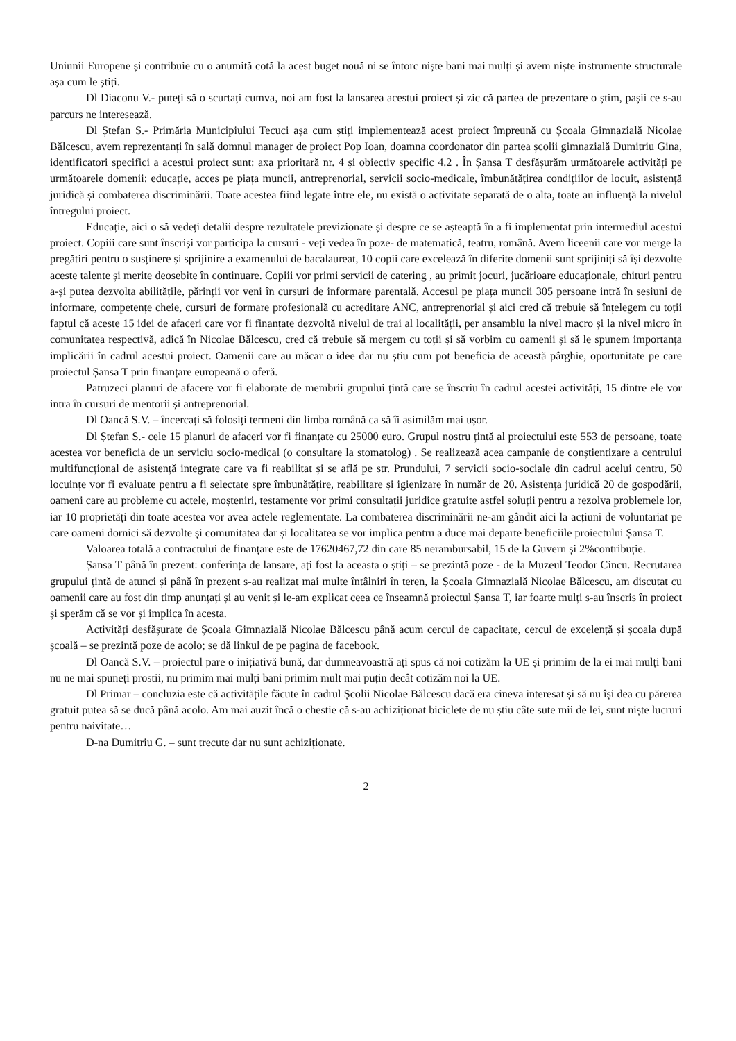Uniunii Europene și contribuie cu o anumită cotă la acest buget nouă ni se întorc niște bani mai mulți și avem niște instrumente structurale așa cum le știți.
Dl Diaconu V.- puteți să o scurtați cumva, noi am fost la lansarea acestui proiect și zic că partea de prezentare o știm, pașii ce s-au parcurs ne interesează.
Dl Ștefan S.- Primăria Municipiului Tecuci așa cum știți implementează acest proiect împreună cu Școala Gimnazială Nicolae Bălcescu, avem reprezentanți în sală domnul manager de proiect Pop Ioan, doamna coordonator din partea școlii gimnazială Dumitriu Gina, identificatori specifici a acestui proiect sunt: axa prioritară nr. 4 și obiectiv specific 4.2 . În Șansa T desfășurăm următoarele activități pe următoarele domenii: educație, acces pe piața muncii, antreprenorial, servicii socio-medicale, îmbunătățirea condițiilor de locuit, asistență juridică și combaterea discriminării. Toate acestea fiind legate între ele, nu există o activitate separată de o alta, toate au influență la nivelul întregului proiect.
Educație, aici o să vedeți detalii despre rezultatele previzionate și despre ce se așteaptă în a fi implementat prin intermediul acestui proiect. Copiii care sunt înscriși vor participa la cursuri - veți vedea în poze- de matematică, teatru, română. Avem liceenii care vor merge la pregătiri pentru o susținere și sprijinire a examenului de bacalaureat, 10 copii care excelează în diferite domenii sunt sprijiniți să își dezvolte aceste talente și merite deosebite în continuare. Copiii vor primi servicii de catering , au primit jocuri, jucărioare educaționale, chituri pentru a-și putea dezvolta abilitățile, părinții vor veni în cursuri de informare parentală. Accesul pe piața muncii 305 persoane intră în sesiuni de informare, competențe cheie, cursuri de formare profesională cu acreditare ANC, antreprenorial și aici cred că trebuie să înțelegem cu toții faptul că aceste 15 idei de afaceri care vor fi finanțate dezvoltă nivelul de trai al localității, per ansamblu la nivel macro și la nivel micro în comunitatea respectivă, adică în Nicolae Bălcescu, cred că trebuie să mergem cu toții și să vorbim cu oamenii și să le spunem importanța implicării în cadrul acestui proiect. Oamenii care au măcar o idee dar nu știu cum pot beneficia de această pârghie, oportunitate pe care proiectul Șansa T prin finanțare europeană o oferă.
Patruzeci planuri de afacere vor fi elaborate de membrii grupului țintă care se înscriu în cadrul acestei activități, 15 dintre ele vor intra în cursuri de mentorii și antreprenorial.
Dl Oancă S.V. – încercați să folosiți termeni din limba română ca să îi asimilăm mai ușor.
Dl Ștefan S.- cele 15 planuri de afaceri vor fi finanțate cu 25000 euro. Grupul nostru țintă al proiectului este 553 de persoane, toate acestea vor beneficia de un serviciu socio-medical (o consultare la stomatolog) . Se realizează acea campanie de conștientizare a centrului multifuncțional de asistență integrate care va fi reabilitat și se află pe str. Prundului, 7 servicii socio-sociale din cadrul acelui centru, 50 locuințe vor fi evaluate pentru a fi selectate spre îmbunătățire, reabilitare și igienizare în număr de 20. Asistența juridică 20 de gospodării, oameni care au probleme cu actele, moșteniri, testamente vor primi consultații juridice gratuite astfel soluții pentru a rezolva problemele lor, iar 10 proprietăți din toate acestea vor avea actele reglementate. La combaterea discriminării ne-am gândit aici la acțiuni de voluntariat pe care oameni dornici să dezvolte și comunitatea dar și localitatea se vor implica pentru a duce mai departe beneficiile proiectului Șansa T.
Valoarea totală a contractului de finanțare este de 17620467,72 din care 85 nerambursabil, 15 de la Guvern și 2%contribuție.
Șansa T până în prezent: conferința de lansare, ați fost la aceasta o știți – se prezintă poze - de la Muzeul Teodor Cincu. Recrutarea grupului țintă de atunci și până în prezent s-au realizat mai multe întâlniri în teren, la Școala Gimnazială Nicolae Bălcescu, am discutat cu oamenii care au fost din timp anunțați și au venit și le-am explicat ceea ce înseamnă proiectul Șansa T, iar foarte mulți s-au înscris în proiect și sperăm că se vor și implica în acesta.
Activități desfășurate de Școala Gimnazială Nicolae Bălcescu până acum cercul de capacitate, cercul de excelență și școala după școală – se prezintă poze de acolo; se dă linkul de pe pagina de facebook.
Dl Oancă S.V. – proiectul pare o inițiativă bună, dar dumneavoastră ați spus că noi cotizăm la UE și primim de la ei mai mulți bani nu ne mai spuneți prostii, nu primim mai mulți bani primim mult mai puțin decât cotizăm noi la UE.
Dl Primar – concluzia este că activitățile făcute în cadrul Școlii Nicolae Bălcescu dacă era cineva interesat și să nu își dea cu părerea gratuit putea să se ducă până acolo. Am mai auzit încă o chestie că s-au achiziționat biciclete de nu știu câte sute mii de lei, sunt niște lucruri pentru naivitate…
D-na Dumitriu G. – sunt trecute dar nu sunt achiziționate.
2